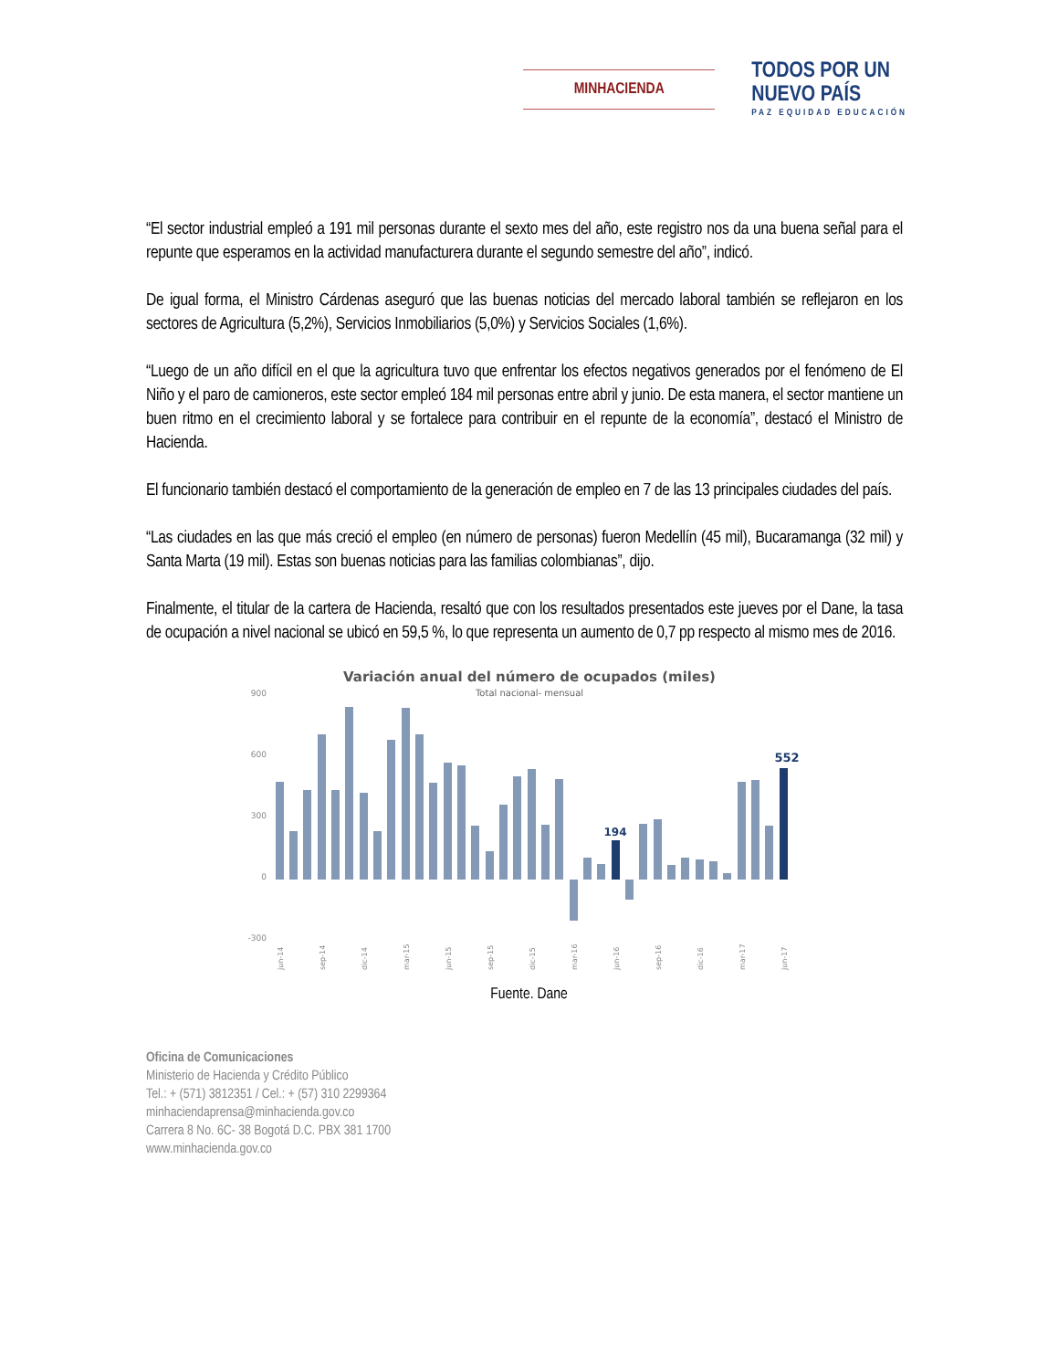MINHACIENDA
TODOS POR UN
NUEVO PAÍS
PAZ EQUIDAD EDUCACIÓN
“El sector industrial empleó a 191 mil personas durante el sexto mes del año, este registro nos da una buena señal para el repunte que esperamos en la actividad manufacturera durante el segundo semestre del año”, indicó.
De igual forma, el Ministro Cárdenas aseguró que las buenas noticias del mercado laboral también se reflejaron en los sectores de Agricultura (5,2%), Servicios Inmobiliarios (5,0%) y Servicios Sociales (1,6%).
“Luego de un año difícil en el que la agricultura tuvo que enfrentar los efectos negativos generados por el fenómeno de El Niño y el paro de camioneros, este sector empleó 184 mil personas entre abril y junio. De esta manera, el sector mantiene un buen ritmo en el crecimiento laboral y se fortalece para contribuir en el repunte de la economía”, destacó el Ministro de Hacienda.
El funcionario también destacó el comportamiento de la generación de empleo en 7 de las 13 principales ciudades del país.
“Las ciudades en las que más creció el empleo (en número de personas) fueron Medellín (45 mil), Bucaramanga (32 mil) y Santa Marta (19 mil). Estas son buenas noticias para las familias colombianas”, dijo.
Finalmente, el titular de la cartera de Hacienda, resaltó que con los resultados presentados este jueves por el Dane, la tasa de ocupación a nivel nacional se ubicó en 59,5 %, lo que representa un aumento de 0,7 pp respecto al mismo mes de 2016.
Variación anual del número de ocupados (miles)
Total nacional- mensual
900
600
300
0
-300
194
552
jun-14
sep-14
dic-14
mar-15
jun-15
sep-15
dic-15
mar-16
jun-16
sep-16
dic-16
mar-17
jun-17
Fuente. Dane
Oficina de Comunicaciones
Ministerio de Hacienda y Crédito Público
Tel.: + (571) 3812351 / Cel.: + (57) 310 2299364
minhaciendaprensa@minhacienda.gov.co
Carrera 8 No. 6C- 38 Bogotá D.C. PBX 381 1700
www.minhacienda.gov.co